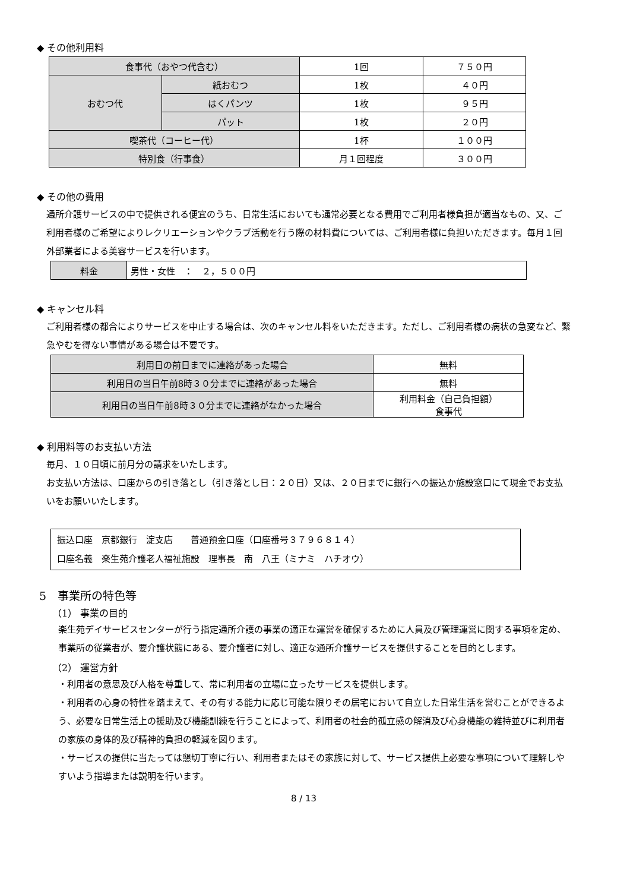◆ その他利用料
| 食事代（おやつ代含む） | | 1回 | ７５０円 |
| おむつ代 | 紙おむつ | 1枚 | ４０円 |
| | はくパンツ | 1枚 | ９５円 |
| | パット | 1枚 | ２０円 |
| 喫茶代（コーヒー代） | | 1杯 | １００円 |
| 特別食（行事食） | | 月１回程度 | ３００円 |
◆ その他の費用
通所介護サービスの中で提供される便宜のうち、日常生活においても通常必要となる費用でご利用者様負担が適当なもの、又、ご利用者様のご希望によりレクリエーションやクラブ活動を行う際の材料費については、ご利用者様に負担いただきます。毎月１回外部業者による美容サービスを行います。
| 料金 | 男性・女性 ： ２，５００円 |
◆ キャンセル料
ご利用者様の都合によりサービスを中止する場合は、次のキャンセル料をいただきます。ただし、ご利用者様の病状の急変など、緊急やむを得ない事情がある場合は不要です。
| 利用日の前日までに連絡があった場合 | 無料 |
| 利用日の当日午前8時３０分までに連絡があった場合 | 無料 |
| 利用日の当日午前8時３０分までに連絡がなかった場合 | 利用料金（自己負担額） 食事代 |
◆ 利用料等のお支払い方法
毎月、１０日頃に前月分の請求をいたします。
お支払い方法は、口座からの引き落とし（引き落とし日：２０日）又は、２０日までに銀行への振込か施設窓口にて現金でお支払いをお願いいたします。
振込口座　京都銀行　淀支店　　普通預金口座（口座番号３７９６８１４）
口座名義　楽生苑介護老人福祉施設　理事長　南　八王（ミナミ　ハチオウ）
5　事業所の特色等
（1） 事業の目的
楽生苑デイサービスセンターが行う指定通所介護の事業の適正な運営を確保するために人員及び管理運営に関する事項を定め、事業所の従業者が、要介護状態にある、要介護者に対し、適正な通所介護サービスを提供することを目的とします。
（2） 運営方針
・利用者の意思及び人格を尊重して、常に利用者の立場に立ったサービスを提供します。
・利用者の心身の特性を踏まえて、その有する能力に応じ可能な限りその居宅において自立した日常生活を営むことができるよう、必要な日常生活上の援助及び機能訓練を行うことによって、利用者の社会的孤立感の解消及び心身機能の維持並びに利用者の家族の身体的及び精神的負担の軽減を図ります。
・サービスの提供に当たっては懇切丁寧に行い、利用者またはその家族に対して、サービス提供上必要な事項について理解しやすいよう指導または説明を行います。
8 / 13